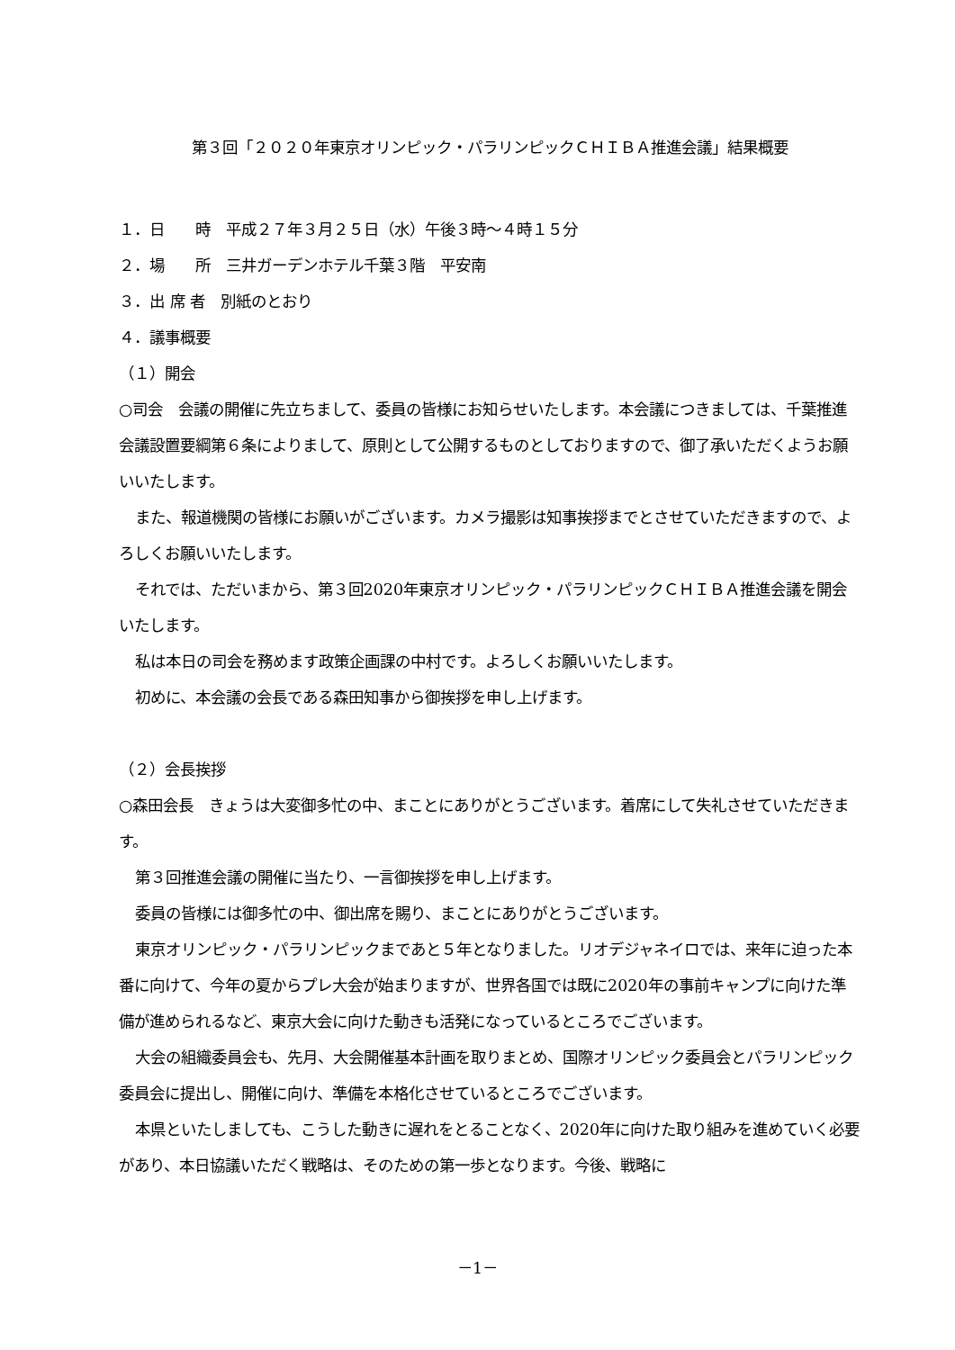第３回「２０２０年東京オリンピック・パラリンピックＣＨＩＢＡ推進会議」結果概要
１．日　　時　平成２７年３月２５日（水）午後３時～４時１５分
２．場　　所　三井ガーデンホテル千葉３階　平安南
３．出 席 者　別紙のとおり
４．議事概要
（１）開会
○司会　会議の開催に先立ちまして、委員の皆様にお知らせいたします。本会議につきましては、千葉推進会議設置要綱第６条によりまして、原則として公開するものとしておりますので、御了承いただくようお願いいたします。
また、報道機関の皆様にお願いがございます。カメラ撮影は知事挨拶までとさせていただきますので、よろしくお願いいたします。
それでは、ただいまから、第３回2020年東京オリンピック・パラリンピックＣＨＩＢＡ推進会議を開会いたします。
私は本日の司会を務めます政策企画課の中村です。よろしくお願いいたします。
初めに、本会議の会長である森田知事から御挨拶を申し上げます。
（２）会長挨拶
○森田会長　きょうは大変御多忙の中、まことにありがとうございます。着席にして失礼させていただきます。
第３回推進会議の開催に当たり、一言御挨拶を申し上げます。
委員の皆様には御多忙の中、御出席を賜り、まことにありがとうございます。
東京オリンピック・パラリンピックまであと５年となりました。リオデジャネイロでは、来年に迫った本番に向けて、今年の夏からプレ大会が始まりますが、世界各国では既に2020年の事前キャンプに向けた準備が進められるなど、東京大会に向けた動きも活発になっているところでございます。
大会の組織委員会も、先月、大会開催基本計画を取りまとめ、国際オリンピック委員会とパラリンピック委員会に提出し、開催に向け、準備を本格化させているところでございます。
本県といたしましても、こうした動きに遅れをとることなく、2020年に向けた取り組みを進めていく必要があり、本日協議いただく戦略は、そのための第一歩となります。今後、戦略に
－1－